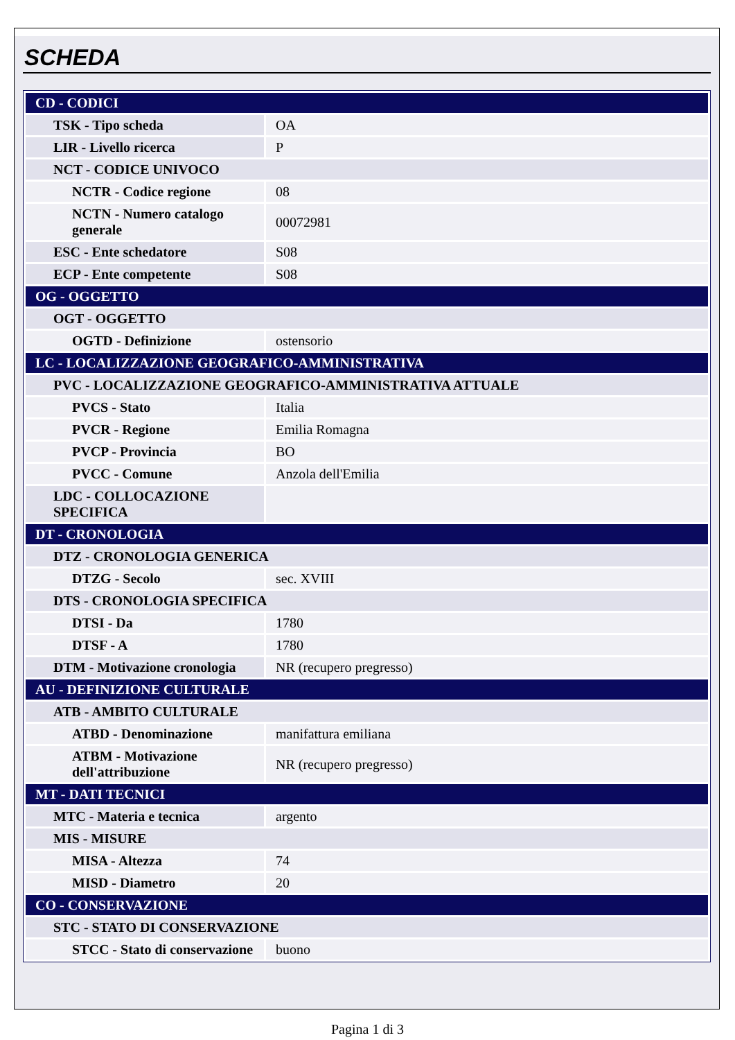SCHEDA
| CD - CODICI | |
| TSK - Tipo scheda | OA |
| LIR - Livello ricerca | P |
| NCT - CODICE UNIVOCO | |
| NCTR - Codice regione | 08 |
| NCTN - Numero catalogo generale | 00072981 |
| ESC - Ente schedatore | S08 |
| ECP - Ente competente | S08 |
| OG - OGGETTO | |
| OGT - OGGETTO | |
| OGTD - Definizione | ostensorio |
| LC - LOCALIZZAZIONE GEOGRAFICO-AMMINISTRATIVA | |
| PVC - LOCALIZZAZIONE GEOGRAFICO-AMMINISTRATIVA ATTUALE | |
| PVCS - Stato | Italia |
| PVCR - Regione | Emilia Romagna |
| PVCP - Provincia | BO |
| PVCC - Comune | Anzola dell'Emilia |
| LDC - COLLOCAZIONE SPECIFICA | |
| DT - CRONOLOGIA | |
| DTZ - CRONOLOGIA GENERICA | |
| DTZG - Secolo | sec. XVIII |
| DTS - CRONOLOGIA SPECIFICA | |
| DTSI - Da | 1780 |
| DTSF - A | 1780 |
| DTM - Motivazione cronologia | NR (recupero pregresso) |
| AU - DEFINIZIONE CULTURALE | |
| ATB - AMBITO CULTURALE | |
| ATBD - Denominazione | manifattura emiliana |
| ATBM - Motivazione dell'attribuzione | NR (recupero pregresso) |
| MT - DATI TECNICI | |
| MTC - Materia e tecnica | argento |
| MIS - MISURE | |
| MISA - Altezza | 74 |
| MISD - Diametro | 20 |
| CO - CONSERVAZIONE | |
| STC - STATO DI CONSERVAZIONE | |
| STCC - Stato di conservazione | buono |
Pagina 1 di 3